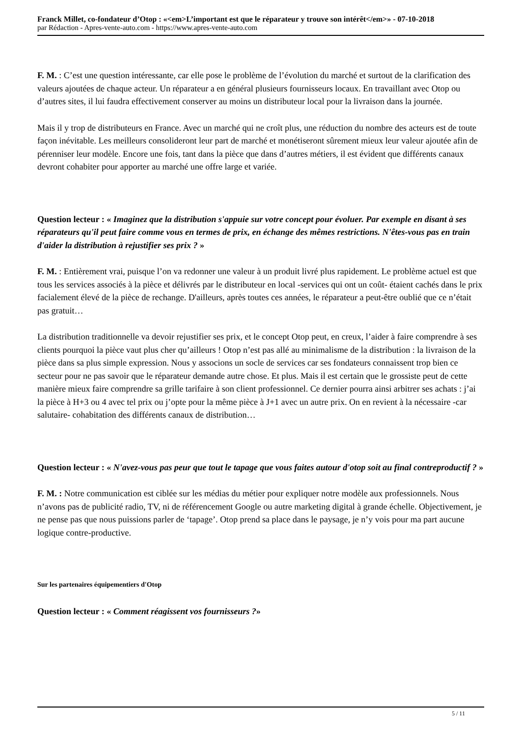Franck Millet, co-fondateur d’Otop : «<em>L’important est que le réparateur y trouve son intérêt</em>» - 07-10-2018
par Rédaction - Apres-vente-auto.com - https://www.apres-vente-auto.com
F. M. : C’est une question intéressante, car elle pose le problème de l’évolution du marché et surtout de la clarification des valeurs ajoutées de chaque acteur. Un réparateur a en général plusieurs fournisseurs locaux. En travaillant avec Otop ou d’autres sites, il lui faudra effectivement conserver au moins un distributeur local pour la livraison dans la journée.
Mais il y trop de distributeurs en France. Avec un marché qui ne croît plus, une réduction du nombre des acteurs est de toute façon inévitable. Les meilleurs consolideront leur part de marché et monétiseront sûrement mieux leur valeur ajoutée afin de pérenniser leur modèle. Encore une fois, tant dans la pièce que dans d’autres métiers, il est évident que différents canaux devront cohabiter pour apporter au marché une offre large et variée.
Question lecteur : « Imaginez que la distribution s'appuie sur votre concept pour évoluer. Par exemple en disant à ses réparateurs qu'il peut faire comme vous en termes de prix, en échange des mêmes restrictions. N'êtes-vous pas en train d'aider la distribution à rejustifier ses prix ? »
F. M. : Entièrement vrai, puisque l’on va redonner une valeur à un produit livré plus rapidement. Le problème actuel est que tous les services associés à la pièce et délivrés par le distributeur en local -services qui ont un coût- étaient cachés dans le prix facialement élevé de la pièce de rechange. D'ailleurs, après toutes ces années, le réparateur a peut-être oublié que ce n’était pas gratuit…
La distribution traditionnelle va devoir rejustifier ses prix, et le concept Otop peut, en creux, l’aider à faire comprendre à ses clients pourquoi la pièce vaut plus cher qu’ailleurs ! Otop n’est pas allé au minimalisme de la distribution : la livraison de la pièce dans sa plus simple expression. Nous y associons un socle de services car ses fondateurs connaissent trop bien ce secteur pour ne pas savoir que le réparateur demande autre chose. Et plus. Mais il est certain que le grossiste peut de cette manière mieux faire comprendre sa grille tarifaire à son client professionnel. Ce dernier pourra ainsi arbitrer ses achats : j’ai la pièce à H+3 ou 4 avec tel prix ou j’opte pour la même pièce à J+1 avec un autre prix. On en revient à la nécessaire -car salutaire- cohabitation des différents canaux de distribution…
Question lecteur : « N'avez-vous pas peur que tout le tapage que vous faites autour d'otop soit au final contreproductif ? »
F. M. : Notre communication est ciblée sur les médias du métier pour expliquer notre modèle aux professionnels. Nous n’avons pas de publicité radio, TV, ni de référencement Google ou autre marketing digital à grande échelle. Objectivement, je ne pense pas que nous puissions parler de ‘tapage’. Otop prend sa place dans le paysage, je n’y vois pour ma part aucune logique contre-productive.
Sur les partenaires équipementiers d'Otop
Question lecteur : « Comment réagissent vos fournisseurs ?»
5 / 11